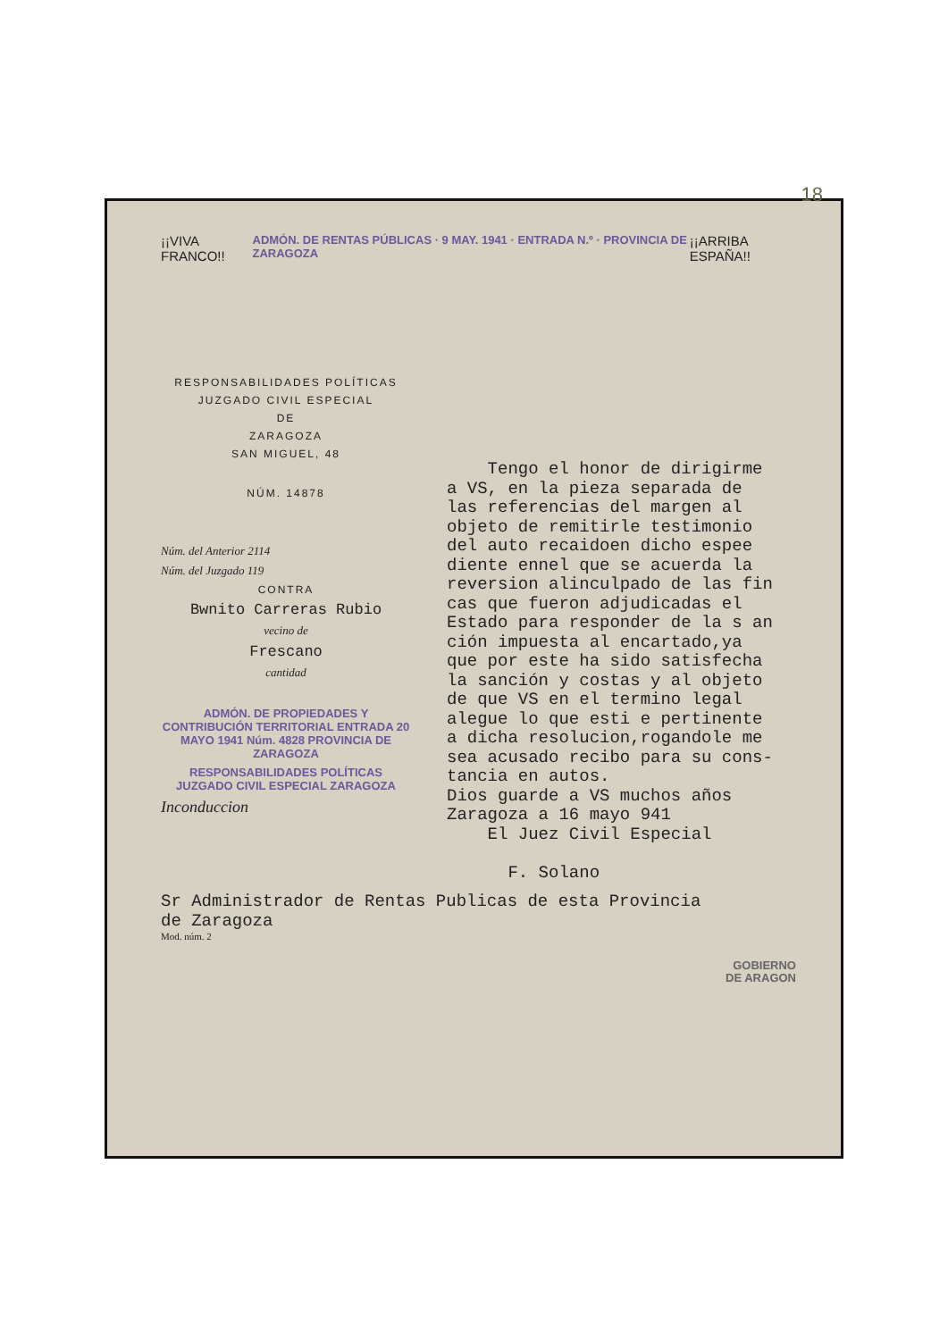18
¡¡VIVA FRANCO!! ADMÓN. DE RENTAS PÚBLICAS · 9 MAY. 1941 · ENTRADA N.º · PROVINCIA DE ZARAGOZA ¡¡ARRIBA ESPAÑA!!
RESPONSABILIDADES POLÍTICAS
JUZGADO CIVIL ESPECIAL
DE
ZARAGOZA
SAN MIGUEL, 48
NÚM. 14878
Núm. del Anterior 2114
Núm. del Juzgado 119
CONTRA
Bwnito Carreras Rubio
vecino de
Frescano
cantidad
ADMÓN. DE PROPIEDADES Y CONTRIBUCIÓN TERRITORIAL ENTRADA 20 MAYO 1941 Núm. 4828 PROVINCIA DE ZARAGOZA
RESPONSABILIDADES POLÍTICAS JUZGADO CIVIL ESPECIAL ZARAGOZA
Inconduccion
Tengo el honor de dirigirme a VS, en la pieza separada de las referencias del margen al objeto de remitirle testimonio del auto recaidoen dicho espee diente ennel que se acuerda la reversion alinculpado de las fin cas que fueron adjudicadas el Estado para responder de la s an ción impuesta al encartado,ya que por este ha sido satisfecha la sanción y costas y al objeto de que VS en el termino legal alegue lo que esti e pertinente a dicha resolucion,rogandole me sea acusado recibo para su cons- tancia en autos. Dios guarde a VS muchos años Zaragoza a 16 mayo 941 El Juez Civil Especial F. Solano
Sr Administrador de Rentas Publicas de esta Provincia
de Zaragoza
Mod. núm. 2
GOBIERNO
DE ARAGON